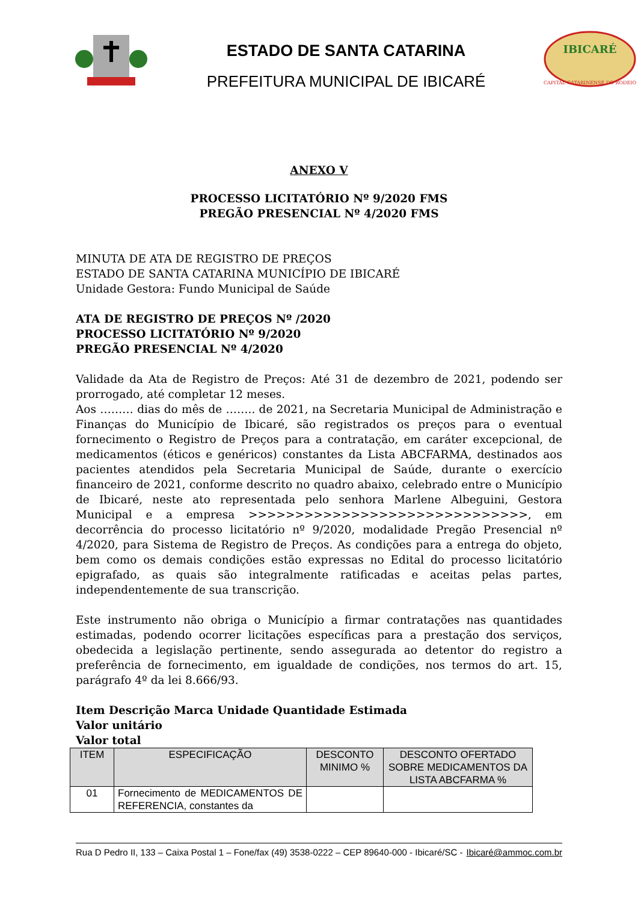ESTADO DE SANTA CATARINA
PREFEITURA MUNICIPAL DE IBICARÉ
IBICARÉ
CAPITAL CATARINENSE DO RODEIO
ANEXO V
PROCESSO LICITATÓRIO Nº 9/2020 FMS
PREGÃO PRESENCIAL Nº 4/2020 FMS
MINUTA DE ATA DE REGISTRO DE PREÇOS
ESTADO DE SANTA CATARINA MUNICÍPIO DE IBICARÉ
Unidade Gestora: Fundo Municipal de Saúde
ATA DE REGISTRO DE PREÇOS Nº /2020
PROCESSO LICITATÓRIO Nº 9/2020
PREGÃO PRESENCIAL Nº 4/2020
Validade da Ata de Registro de Preços: Até 31 de dezembro de 2021, podendo ser prorrogado, até completar 12 meses.
Aos ……… dias do mês de …….. de 2021, na Secretaria Municipal de Administração e Finanças do Município de Ibicaré, são registrados os preços para o eventual fornecimento o Registro de Preços para a contratação, em caráter excepcional, de medicamentos (éticos e genéricos) constantes da Lista ABCFARMA, destinados aos pacientes atendidos pela Secretaria Municipal de Saúde, durante o exercício financeiro de 2021, conforme descrito no quadro abaixo, celebrado entre o Município de Ibicaré, neste ato representada pelo senhora Marlene Albeguini, Gestora Municipal e a empresa >>>>>>>>>>>>>>>>>>>>>>>>>>>>>>, em decorrência do processo licitatório nº 9/2020, modalidade Pregão Presencial nº 4/2020, para Sistema de Registro de Preços. As condições para a entrega do objeto, bem como os demais condições estão expressas no Edital do processo licitatório epigrafado, as quais são integralmente ratificadas e aceitas pelas partes, independentemente de sua transcrição.
Este instrumento não obriga o Município a firmar contratações nas quantidades estimadas, podendo ocorrer licitações específicas para a prestação dos serviços, obedecida a legislação pertinente, sendo assegurada ao detentor do registro a preferência de fornecimento, em igualdade de condições, nos termos do art. 15, parágrafo 4º da lei 8.666/93.
Item Descrição Marca Unidade Quantidade Estimada
Valor unitário
Valor total
| ITEM | ESPECIFICAÇÃO | DESCONTO MINIMO % | DESCONTO OFERTADO SOBRE MEDICAMENTOS DA LISTA ABCFARMA % |
| --- | --- | --- | --- |
| 01 | Fornecimento de MEDICAMENTOS DE REFERENCIA, constantes da | | |
Rua D Pedro II, 133 – Caixa Postal 1 – Fone/fax (49) 3538-0222 – CEP 89640-000 - Ibicaré/SC - Ibicaré@ammoc.com.br